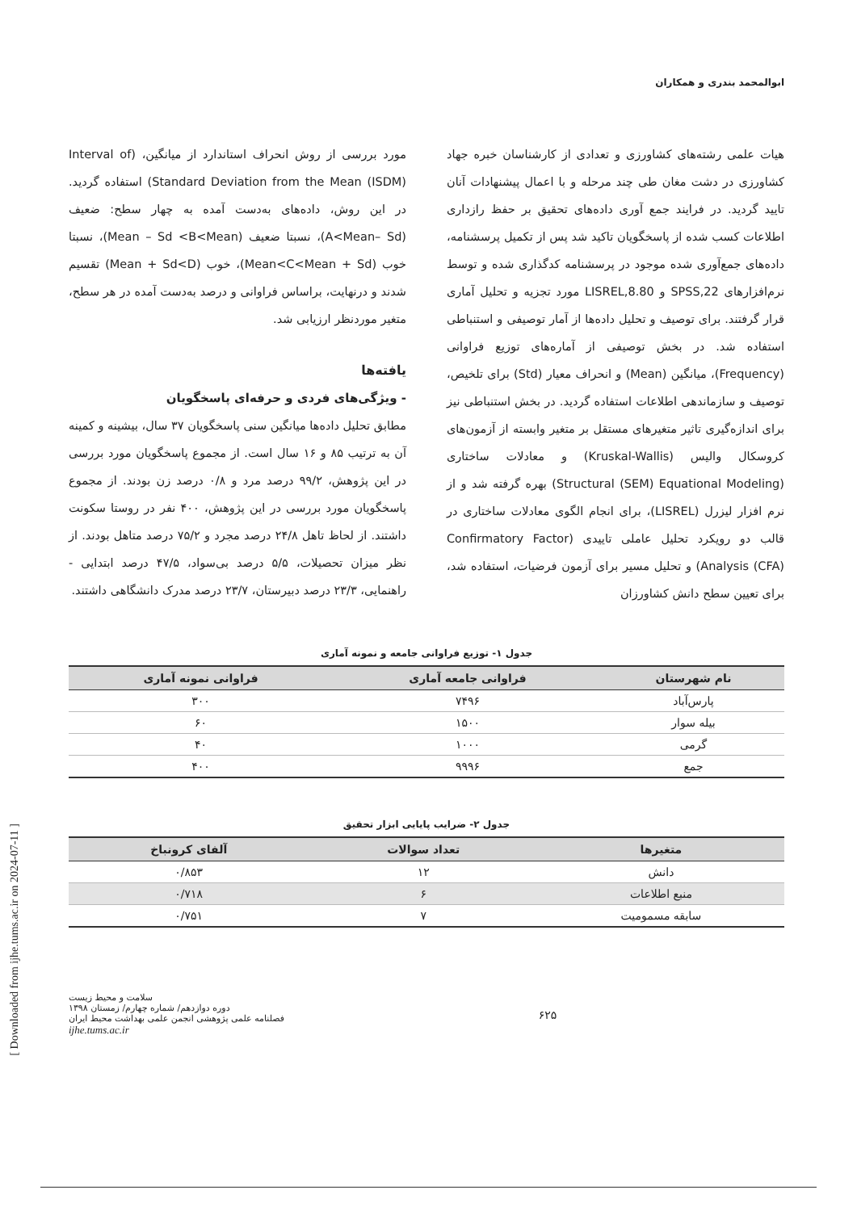ابوالمحمد بندری و همکاران
هیات علمی رشته‌های کشاورزی و تعدادی از کارشناسان خبره جهاد کشاورزی در دشت مغان طی چند مرحله و با اعمال پیشنهادات آنان تایید گردید. در فرایند جمع آوری داده‌های تحقیق بر حفظ رازداری اطلاعات کسب شده از پاسخگویان تاکید شد پس از تکمیل پرسشنامه، داده‌های جمع‌آوری شده موجود در پرسشنامه کدگذاری شده و توسط نرم‌افزارهای SPSS,22 و LISREL,8.80 مورد تجزیه و تحلیل آماری قرار گرفتند. برای توصیف و تحلیل داده‌ها از آمار توصیفی و استنباطی استفاده شد. در بخش توصیفی از آماره‌های توزیع فراوانی (Frequency)، میانگین (Mean) و انحراف معیار (Std) برای تلخیص، توصیف و سازماندهی اطلاعات استفاده گردید. در بخش استنباطی نیز برای اندازه‌گیری تاثیر متغیرهای مستقل بر متغیر وابسته از آزمون‌های کروسکال والیس (Kruskal-Wallis) و معادلات ساختاری (Structural (SEM) Equational Modeling) بهره گرفته شد و از نرم افزار لیزرل (LISREL)، برای انجام الگوی معادلات ساختاری در قالب دو رویکرد تحلیل عاملی تاییدی (Confirmatory Factor Analysis (CFA)) و تحلیل مسیر برای آزمون فرضیات، استفاده شد، برای تعیین سطح دانش کشاورزان
مورد بررسی از روش انحراف استاندارد از میانگین، (Interval of Standard Deviation from the Mean (ISDM)) استفاده گردید. در این روش، داده‌های به‌دست آمده به چهار سطح: ضعیف (A<Mean– Sd)، نسبتا ضعیف (Mean – Sd <B<Mean)، نسبتا خوب (Mean<C<Mean + Sd)، خوب (Mean + Sd<D) تقسیم شدند و درنهایت، براساس فراوانی و درصد به‌دست آمده در هر سطح، متغیر موردنظر ارزیابی شد.
یافته‌ها
- ویژگی‌های فردی و حرفه‌ای پاسخگویان
مطابق تحلیل داده‌ها میانگین سنی پاسخگویان ۳۷ سال، بیشینه و کمینه آن به ترتیب ۸۵ و ۱۶ سال است. از مجموع پاسخگویان مورد بررسی در این پژوهش، ۹۹/۲ درصد مرد و ۰/۸ درصد زن بودند. از مجموع پاسخگویان مورد بررسی در این پژوهش، ۴۰۰ نفر در روستا سکونت داشتند. از لحاظ تاهل ۲۴/۸ درصد مجرد و ۷۵/۲ درصد متاهل بودند. از نظر میزان تحصیلات، ۵/۵ درصد بی‌سواد، ۴۷/۵ درصد ابتدایی - راهنمایی، ۲۳/۳ درصد دبیرستان، ۲۳/۷ درصد مدرک دانشگاهی داشتند.
جدول ۱- توزیع فراوانی جامعه و نمونه آماری
| نام شهرستان | فراوانی جامعه آماری | فراوانی نمونه آماری |
| --- | --- | --- |
| پارس‌آباد | ۷۴۹۶ | ۳۰۰ |
| بیله سوار | ۱۵۰۰ | ۶۰ |
| گرمی | ۱۰۰۰ | ۴۰ |
| جمع | ۹۹۹۶ | ۴۰۰ |
جدول ۲- ضرایب پایایی ابزار تحقیق
| متغیرها | تعداد سوالات | آلفای کرونباخ |
| --- | --- | --- |
| دانش | ۱۲ | ۰/۸۵۳ |
| منبع اطلاعات | ۶ | ۰/۷۱۸ |
| سابقه مسمومیت | ۷ | ۰/۷۵۱ |
۶۲۵
سلامت و محیط زیست
دوره دوازدهم/ شماره چهارم/ زمستان ۱۳۹۸
فصلنامه علمی پژوهشی انجمن علمی بهداشت محیط ایران
ijhe.tums.ac.ir
[ Downloaded from ijhe.tums.ac.ir on 2024-07-11 ]